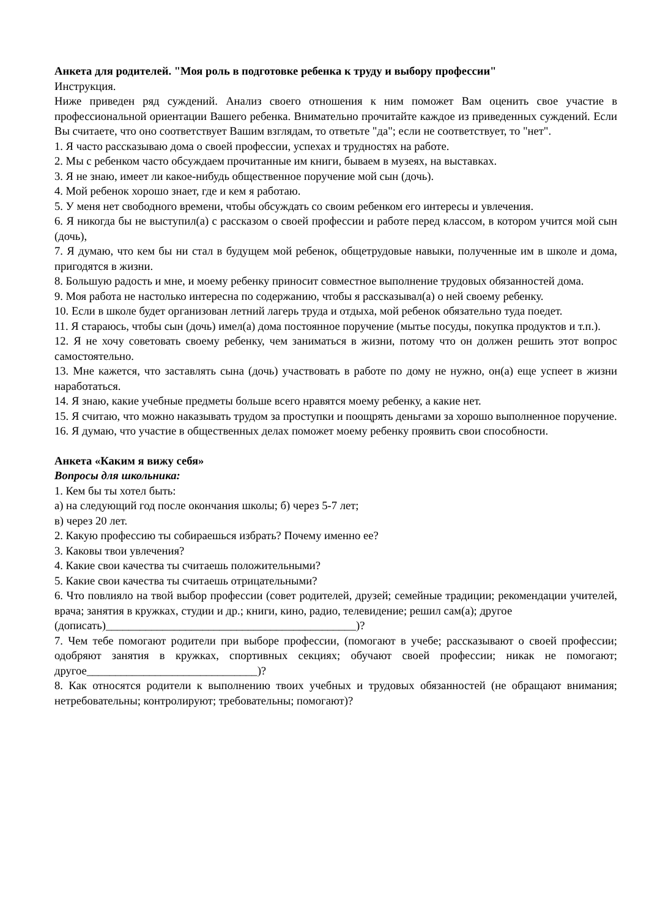Анкета для родителей. "Моя роль в подготовке ребенка к труду и выбору профессии"
Инструкция.
Ниже приведен ряд суждений. Анализ своего отношения к ним поможет Вам оценить свое участие в профессиональной ориентации Вашего ребенка. Внимательно прочитайте каждое из приведенных суждений. Если Вы считаете, что оно соответствует Вашим взглядам, то ответьте "да"; если не соответствует, то "нет".
1. Я часто рассказываю дома о своей профессии, успехах и трудностях на работе.
2. Мы с ребенком часто обсуждаем прочитанные им книги, бываем в музеях, на выставках.
3. Я не знаю, имеет ли какое-нибудь общественное поручение мой сын (дочь).
4. Мой ребенок хорошо знает, где и кем я работаю.
5. У меня нет свободного времени, чтобы обсуждать со своим ребенком его интересы и увлечения.
6. Я никогда бы не выступил(а) с рассказом о своей профессии и работе перед классом, в котором учится мой сын (дочь),
7. Я думаю, что кем бы ни стал в будущем мой ребенок, общетрудовые навыки, полученные им в школе и дома, пригодятся в жизни.
8. Большую радость и мне, и моему ребенку приносит совместное выполнение трудовых обязанностей дома.
9. Моя работа не настолько интересна по содержанию, чтобы я рассказывал(а) о ней своему ребенку.
10. Если в школе будет организован летний лагерь труда и отдыха, мой ребенок обязательно туда поедет.
11. Я стараюсь, чтобы сын (дочь) имел(а) дома постоянное поручение (мытье посуды, покупка продуктов и т.п.).
12. Я не хочу советовать своему ребенку, чем заниматься в жизни, потому что он должен решить этот вопрос самостоятельно.
13. Мне кажется, что заставлять сына (дочь) участвовать в работе по дому не нужно, он(а) еще успеет в жизни наработаться.
14. Я знаю, какие учебные предметы больше всего нравятся моему ребенку, а какие нет.
15. Я считаю, что можно наказывать трудом за проступки и поощрять деньгами за хорошо выполненное поручение.
16. Я думаю, что участие в общественных делах поможет моему ребенку проявить свои способности.
Анкета «Каким я вижу себя»
Вопросы для школьника:
1. Кем бы ты хотел быть:
а) на следующий год после окончания школы; б) через 5-7 лет;
в) через 20 лет.
2. Какую профессию ты собираешься избрать? Почему именно ее?
3. Каковы твои увлечения?
4. Какие свои качества ты считаешь положительными?
5. Какие свои качества ты считаешь отрицательными?
6. Что повлияло на твой выбор профессии (совет родителей, друзей; семейные традиции; рекомендации учителей, врача; занятия в кружках, студии и др.; книги, кино, радио, телевидение; решил сам(а); другое
(дописать)____________________________________________)?
7. Чем тебе помогают родители при выборе профессии, (помогают в учебе; рассказывают о своей профессии; одобряют занятия в кружках, спортивных секциях; обучают своей профессии; никак не помогают; другое______________________________)?
8. Как относятся родители к выполнению твоих учебных и трудовых обязанностей (не обращают внимания; нетребовательны; контролируют; требовательны; помогают)?